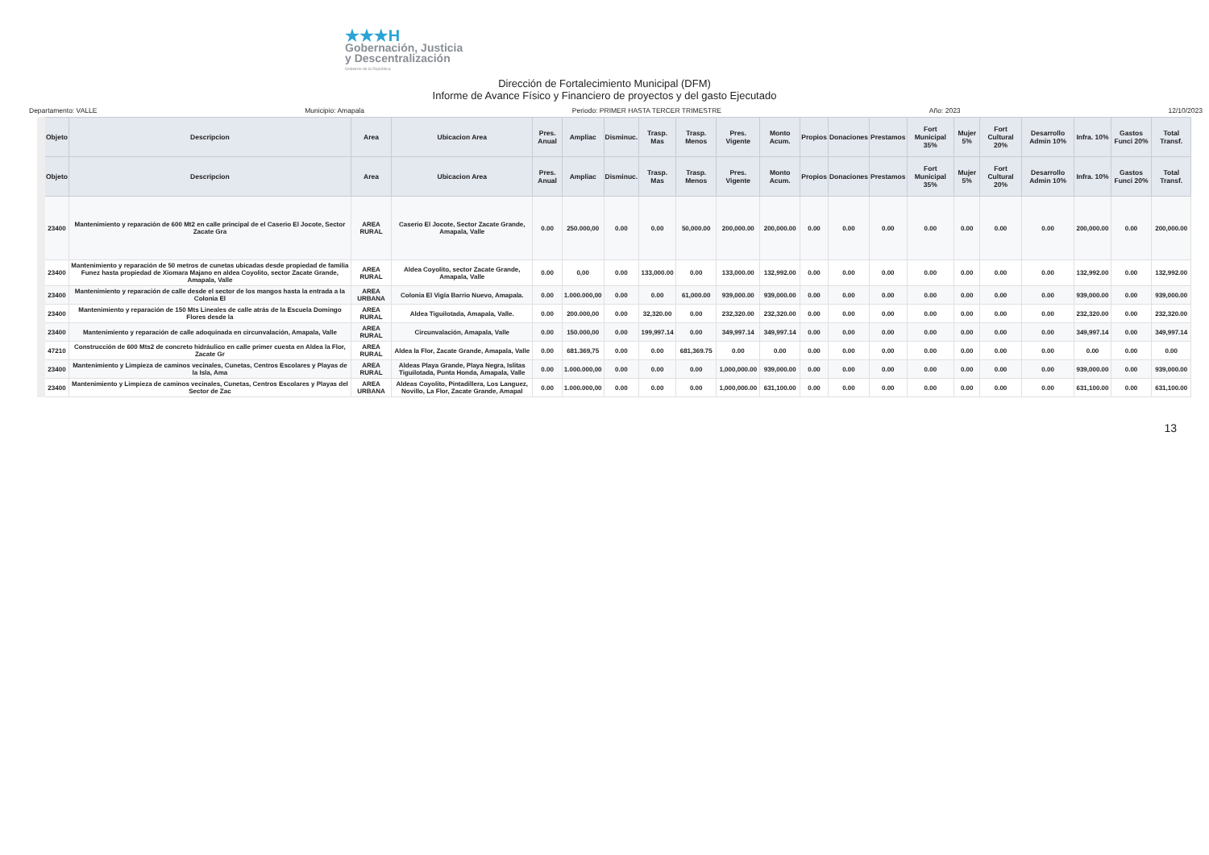★★★H
Gobernación, Justicia
y Descentralización
Gobierno de la República
Dirección de Fortalecimiento Municipal (DFM)
Informe de Avance Físico y Financiero de proyectos y del gasto Ejecutado
Departamento: VALLE Municipio: Amapala Periodo: PRIMER HASTA TERCER TRIMESTRE Año: 2023 12/10/2023
| Objeto | Descripcion | Area | Ubicacion Area | Pres. Anual | Ampliac | Disminuc. | Trasp. Mas | Trasp. Menos | Pres. Vigente | Monto Acum. | Propios | Donaciones | Prestamos | Fort Municipal 35% | Mujer 5% | Fort Cultural 20% | Desarrollo Admin 10% | Infra. 10% | Gastos Funci 20% | Total Transf. |
| --- | --- | --- | --- | --- | --- | --- | --- | --- | --- | --- | --- | --- | --- | --- | --- | --- | --- | --- | --- | --- |
| Objeto | Descripcion | Area | Ubicacion Area | Pres. Anual | Ampliac | Disminuc. | Trasp. Mas | Trasp. Menos | Pres. Vigente | Monto Acum. | Propios | Donaciones | Prestamos | Fort Municipal 35% | Mujer 5% | Fort Cultural 20% | Desarrollo Admin 10% | Infra. 10% | Gastos Funci 20% | Total Transf. |
| 23400 | Mantenimiento y reparación de 600 Mt2 en calle principal de el Caserio El Jocote, Sector Zacate Gra | AREA RURAL | Caserio El Jocote, Sector Zacate Grande, Amapala, Valle | 0.00 | 250.000,00 | 0.00 | 0.00 | 50,000.00 | 200,000.00 | 200,000.00 | 0.00 | 0.00 | 0.00 | 0.00 | 0.00 | 0.00 | 0.00 | 200,000.00 | 0.00 | 200,000.00 |
| 23400 | Mantenimiento y reparación de 50 metros de cunetas ubicadas desde propiedad de familia Funez hasta propiedad de Xiomara Majano en aldea Coyolito, sector Zacate Grande, Amapala, Valle | AREA RURAL | Aldea Coyolito, sector Zacate Grande, Amapala, Valle | 0.00 | 0,00 | 0.00 | 133,000.00 | 0.00 | 133,000.00 | 132,992.00 | 0.00 | 0.00 | 0.00 | 0.00 | 0.00 | 0.00 | 0.00 | 132,992.00 | 0.00 | 132,992.00 |
| 23400 | Mantenimiento y reparación de calle desde el sector de los mangos hasta la entrada a la Colonia El | AREA URBANA | Colonia El Vigía Barrio Nuevo, Amapala. | 0.00 | 1.000.000,00 | 0.00 | 0.00 | 61,000.00 | 939,000.00 | 939,000.00 | 0.00 | 0.00 | 0.00 | 0.00 | 0.00 | 0.00 | 0.00 | 939,000.00 | 0.00 | 939,000.00 |
| 23400 | Mantenimiento y reparación de 150 Mts Lineales de calle atrás de la Escuela Domingo Flores desde la | AREA RURAL | Aldea Tiguilotada, Amapala, Valle. | 0.00 | 200.000,00 | 0.00 | 32,320.00 | 0.00 | 232,320.00 | 232,320.00 | 0.00 | 0.00 | 0.00 | 0.00 | 0.00 | 0.00 | 0.00 | 232,320.00 | 0.00 | 232,320.00 |
| 23400 | Mantenimiento y reparación de calle adoquinada en circunvalación, Amapala, Valle | AREA RURAL | Circunvalación, Amapala, Valle | 0.00 | 150.000,00 | 0.00 | 199,997.14 | 0.00 | 349,997.14 | 349,997.14 | 0.00 | 0.00 | 0.00 | 0.00 | 0.00 | 0.00 | 0.00 | 349,997.14 | 0.00 | 349,997.14 |
| 47210 | Construcción de 600 Mts2 de concreto hidráulico en calle primer cuesta en Aldea la Flor, Zacate Gr | AREA RURAL | Aldea la Flor, Zacate Grande, Amapala, Valle | 0.00 | 681.369,75 | 0.00 | 0.00 | 681,369.75 | 0.00 | 0.00 | 0.00 | 0.00 | 0.00 | 0.00 | 0.00 | 0.00 | 0.00 | 0.00 | 0.00 | 0.00 |
| 23400 | Mantenimiento y Limpieza de caminos vecinales, Cunetas, Centros Escolares y Playas de la Isla, Ama | AREA RURAL | Aldeas Playa Grande, Playa Negra, Islitas Tiguilotada, Punta Honda, Amapala, Valle | 0.00 | 1.000.000,00 | 0.00 | 0.00 | 0.00 | 1,000,000.00 | 939,000.00 | 0.00 | 0.00 | 0.00 | 0.00 | 0.00 | 0.00 | 0.00 | 939,000.00 | 0.00 | 939,000.00 |
| 23400 | Mantenimiento y Limpieza de caminos vecinales, Cunetas, Centros Escolares y Playas del Sector de Zac | AREA URBANA | Aldeas Coyolito, Pintadillera, Los Languez, Novillo, La Flor, Zacate Grande, Amapal | 0.00 | 1.000.000,00 | 0.00 | 0.00 | 0.00 | 1,000,000.00 | 631,100.00 | 0.00 | 0.00 | 0.00 | 0.00 | 0.00 | 0.00 | 0.00 | 631,100.00 | 0.00 | 631,100.00 |
13